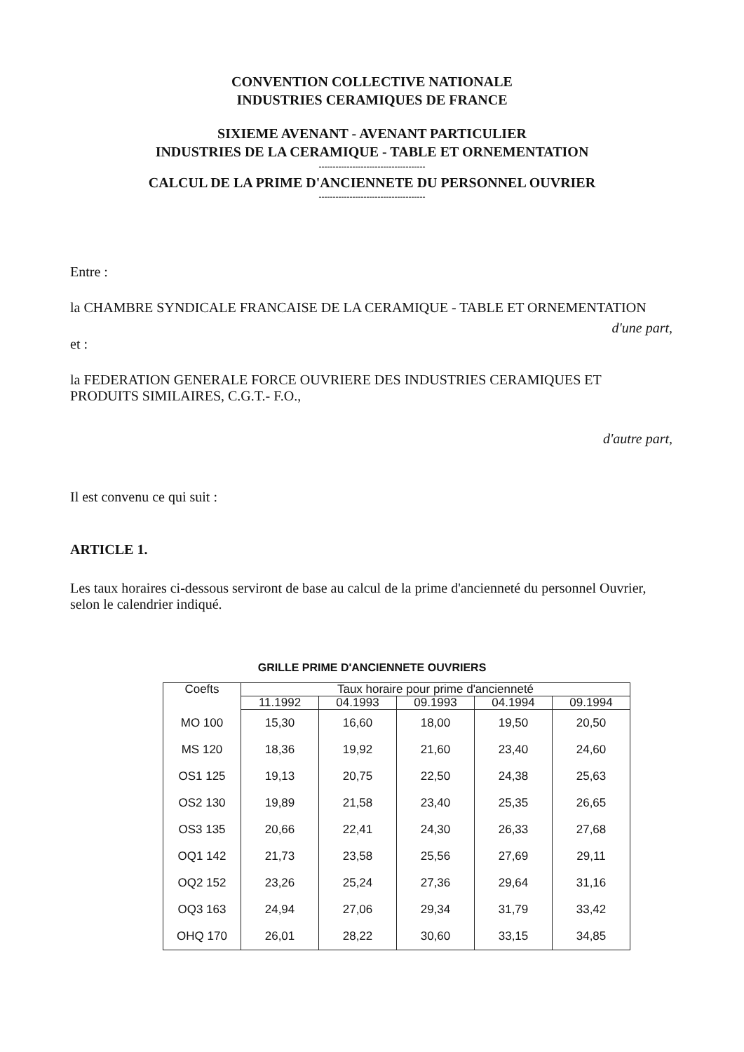CONVENTION COLLECTIVE NATIONALE
INDUSTRIES CERAMIQUES DE FRANCE
SIXIEME AVENANT - AVENANT PARTICULIER
INDUSTRIES DE LA CERAMIQUE - TABLE ET ORNEMENTATION
--------------------------------------
CALCUL DE LA PRIME D'ANCIENNETE DU PERSONNEL OUVRIER
--------------------------------------
Entre :
la CHAMBRE SYNDICALE FRANCAISE DE LA CERAMIQUE - TABLE ET ORNEMENTATION
d'une part,
et :
la FEDERATION GENERALE FORCE OUVRIERE DES INDUSTRIES CERAMIQUES ET PRODUITS SIMILAIRES, C.G.T.- F.O.,
d'autre part,
Il est convenu ce qui suit :
ARTICLE 1.
Les taux horaires ci-dessous serviront de base au calcul de la prime d'ancienneté du personnel Ouvrier, selon le calendrier indiqué.
GRILLE PRIME D'ANCIENNETE OUVRIERS
| Coefts | Taux horaire pour prime d'ancienneté | | | | |
| --- | --- | --- | --- | --- | --- |
| | 11.1992 | 04.1993 | 09.1993 | 04.1994 | 09.1994 |
| MO 100 | 15,30 | 16,60 | 18,00 | 19,50 | 20,50 |
| MS 120 | 18,36 | 19,92 | 21,60 | 23,40 | 24,60 |
| OS1 125 | 19,13 | 20,75 | 22,50 | 24,38 | 25,63 |
| OS2 130 | 19,89 | 21,58 | 23,40 | 25,35 | 26,65 |
| OS3 135 | 20,66 | 22,41 | 24,30 | 26,33 | 27,68 |
| OQ1 142 | 21,73 | 23,58 | 25,56 | 27,69 | 29,11 |
| OQ2 152 | 23,26 | 25,24 | 27,36 | 29,64 | 31,16 |
| OQ3 163 | 24,94 | 27,06 | 29,34 | 31,79 | 33,42 |
| OHQ 170 | 26,01 | 28,22 | 30,60 | 33,15 | 34,85 |